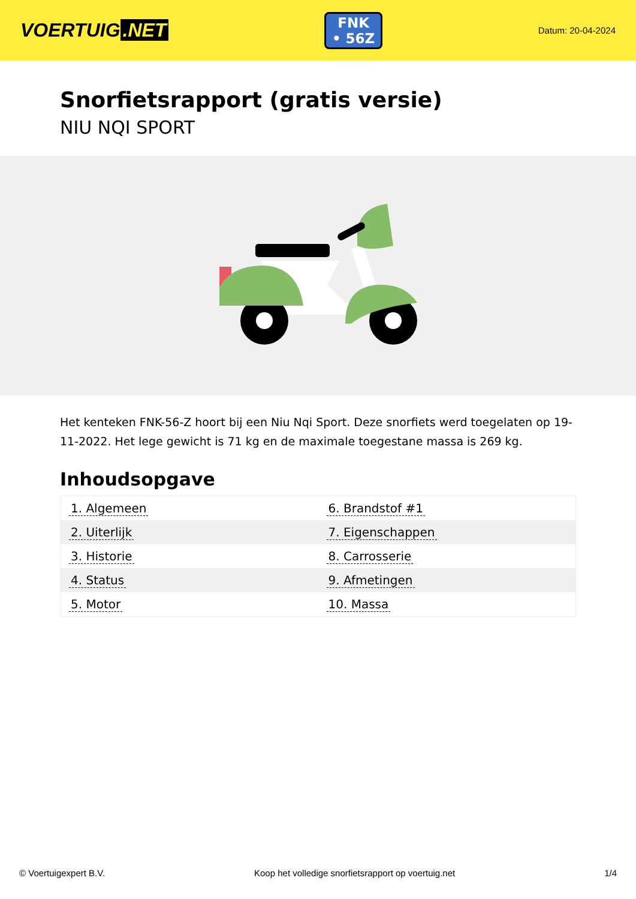VOERTUIG.NET
FNK
• 56Z
Datum: 20-04-2024
Snorfietsrapport (gratis versie)
NIU NQI SPORT
Het kenteken FNK-56-Z hoort bij een Niu Nqi Sport. Deze snorfiets werd toegelaten op 19-11-2022. Het lege gewicht is 71 kg en de maximale toegestane massa is 269 kg.
Inhoudsopgave
| 1. Algemeen | 6. Brandstof #1 |
| 2. Uiterlijk | 7. Eigenschappen |
| 3. Historie | 8. Carrosserie |
| 4. Status | 9. Afmetingen |
| 5. Motor | 10. Massa |
© Voertuigexpert B.V. Koop het volledige snorfietsrapport op voertuig.net 1/4